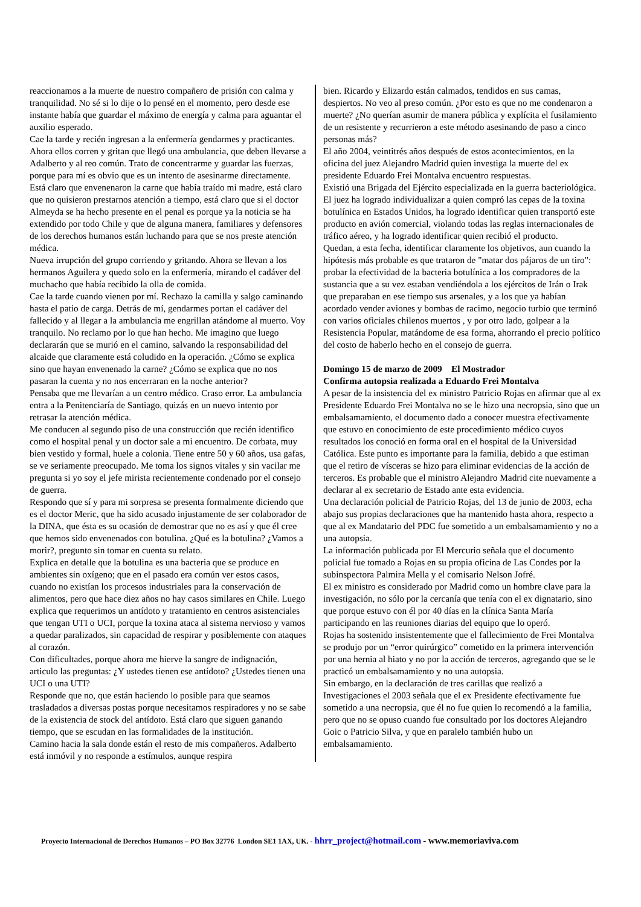reaccionamos a la muerte de nuestro compañero de prisión con calma y tranquilidad. No sé si lo dije o lo pensé en el momento, pero desde ese instante había que guardar el máximo de energía y calma para aguantar el auxilio esperado.
Cae la tarde y recién ingresan a la enfermería gendarmes y practicantes. Ahora ellos corren y gritan que llegó una ambulancia, que deben llevarse a Adalberto y al reo común. Trato de concentrarme y guardar las fuerzas, porque para mí es obvio que es un intento de asesinarme directamente. Está claro que envenenaron la carne que había traído mi madre, está claro que no quisieron prestarnos atención a tiempo, está claro que si el doctor Almeyda se ha hecho presente en el penal es porque ya la noticia se ha extendido por todo Chile y que de alguna manera, familiares y defensores de los derechos humanos están luchando para que se nos preste atención médica.
Nueva irrupción del grupo corriendo y gritando. Ahora se llevan a los hermanos Aguilera y quedo solo en la enfermería, mirando el cadáver del muchacho que había recibido la olla de comida.
Cae la tarde cuando vienen por mí. Rechazo la camilla y salgo caminando hasta el patio de carga. Detrás de mí, gendarmes portan el cadáver del fallecido y al llegar a la ambulancia me engrillan atándome al muerto. Voy tranquilo. No reclamo por lo que han hecho. Me imagino que luego declararán que se murió en el camino, salvando la responsabilidad del alcaide que claramente está coludido en la operación. ¿Cómo se explica sino que hayan envenenado la carne? ¿Cómo se explica que no nos pasaran la cuenta y no nos encerraran en la noche anterior?
Pensaba que me llevarían a un centro médico. Craso error. La ambulancia entra a la Penitenciaría de Santiago, quizás en un nuevo intento por retrasar la atención médica.
Me conducen al segundo piso de una construcción que recién identifico como el hospital penal y un doctor sale a mi encuentro. De corbata, muy bien vestido y formal, huele a colonia. Tiene entre 50 y 60 años, usa gafas, se ve seriamente preocupado. Me toma los signos vitales y sin vacilar me pregunta si yo soy el jefe mirista recientemente condenado por el consejo de guerra.
Respondo que sí y para mi sorpresa se presenta formalmente diciendo que es el doctor Meric, que ha sido acusado injustamente de ser colaborador de la DINA, que ésta es su ocasión de demostrar que no es así y que él cree que hemos sido envenenados con botulina. ¿Qué es la botulina? ¿Vamos a morir?, pregunto sin tomar en cuenta su relato.
Explica en detalle que la botulina es una bacteria que se produce en ambientes sin oxígeno; que en el pasado era común ver estos casos, cuando no existían los procesos industriales para la conservación de alimentos, pero que hace diez años no hay casos similares en Chile. Luego explica que requerimos un antídoto y tratamiento en centros asistenciales que tengan UTI o UCI, porque la toxina ataca al sistema nervioso y vamos a quedar paralizados, sin capacidad de respirar y posiblemente con ataques al corazón.
Con dificultades, porque ahora me hierve la sangre de indignación, articulo las preguntas: ¿Y ustedes tienen ese antídoto? ¿Ustedes tienen una UCI o una UTI?
Responde que no, que están haciendo lo posible para que seamos trasladados a diversas postas porque necesitamos respiradores y no se sabe de la existencia de stock del antídoto. Está claro que siguen ganando tiempo, que se escudan en las formalidades de la institución.
Camino hacia la sala donde están el resto de mis compañeros. Adalberto está inmóvil y no responde a estímulos, aunque respira
bien. Ricardo y Elizardo están calmados, tendidos en sus camas, despiertos. No veo al preso común. ¿Por esto es que no me condenaron a muerte? ¿No querían asumir de manera pública y explícita el fusilamiento de un resistente y recurrieron a este método asesinando de paso a cinco personas más?
El año 2004, veintitrés años después de estos acontecimientos, en la oficina del juez Alejandro Madrid quien investiga la muerte del ex presidente Eduardo Frei Montalva encuentro respuestas.
Existió una Brigada del Ejército especializada en la guerra bacteriológica. El juez ha logrado individualizar a quien compró las cepas de la toxina botulínica en Estados Unidos, ha logrado identificar quien transportó este producto en avión comercial, violando todas las reglas internacionales de tráfico aéreo, y ha logrado identificar quien recibió el producto.
Quedan, a esta fecha, identificar claramente los objetivos, aun cuando la hipótesis más probable es que trataron de "matar dos pájaros de un tiro": probar la efectividad de la bacteria botulínica a los compradores de la sustancia que a su vez estaban vendiéndola a los ejércitos de Irán o Irak que preparaban en ese tiempo sus arsenales, y a los que ya habían acordado vender aviones y bombas de racimo, negocio turbio que terminó con varios oficiales chilenos muertos , y por otro lado, golpear a la Resistencia Popular, matándome de esa forma, ahorrando el precio político del costo de haberlo hecho en el consejo de guerra.
Domingo 15 de marzo de 2009 El Mostrador
Confirma autopsia realizada a Eduardo Frei Montalva
A pesar de la insistencia del ex ministro Patricio Rojas en afirmar que al ex Presidente Eduardo Frei Montalva no se le hizo una necropsia, sino que un embalsamamiento, el documento dado a conocer muestra efectivamente que estuvo en conocimiento de este procedimiento médico cuyos resultados los conoció en forma oral en el hospital de la Universidad Católica. Este punto es importante para la familia, debido a que estiman que el retiro de vísceras se hizo para eliminar evidencias de la acción de terceros. Es probable que el ministro Alejandro Madrid cite nuevamente a declarar al ex secretario de Estado ante esta evidencia.
Una declaración policial de Patricio Rojas, del 13 de junio de 2003, echa abajo sus propias declaraciones que ha mantenido hasta ahora, respecto a que al ex Mandatario del PDC fue sometido a un embalsamamiento y no a una autopsia.
La información publicada por El Mercurio señala que el documento policial fue tomado a Rojas en su propia oficina de Las Condes por la subinspectora Palmira Mella y el comisario Nelson Jofré.
El ex ministro es considerado por Madrid como un hombre clave para la investigación, no sólo por la cercanía que tenía con el ex dignatario, sino que porque estuvo con él por 40 días en la clínica Santa María participando en las reuniones diarias del equipo que lo operó.
Rojas ha sostenido insistentemente que el fallecimiento de Frei Montalva se produjo por un “error quirúrgico” cometido en la primera intervención por una hernia al hiato y no por la acción de terceros, agregando que se le practicó un embalsamamiento y no una autopsia.
Sin embargo, en la declaración de tres carillas que realizó a Investigaciones el 2003 señala que el ex Presidente efectivamente fue sometido a una necropsia, que él no fue quien lo recomendó a la familia, pero que no se opuso cuando fue consultado por los doctores Alejandro Goic o Patricio Silva, y que en paralelo también hubo un embalsamamiento.
Proyecto Internacional de Derechos Humanos – PO Box 32776 London SE1 1AX, UK. - hhrr_project@hotmail.com - www.memoriaviva.com